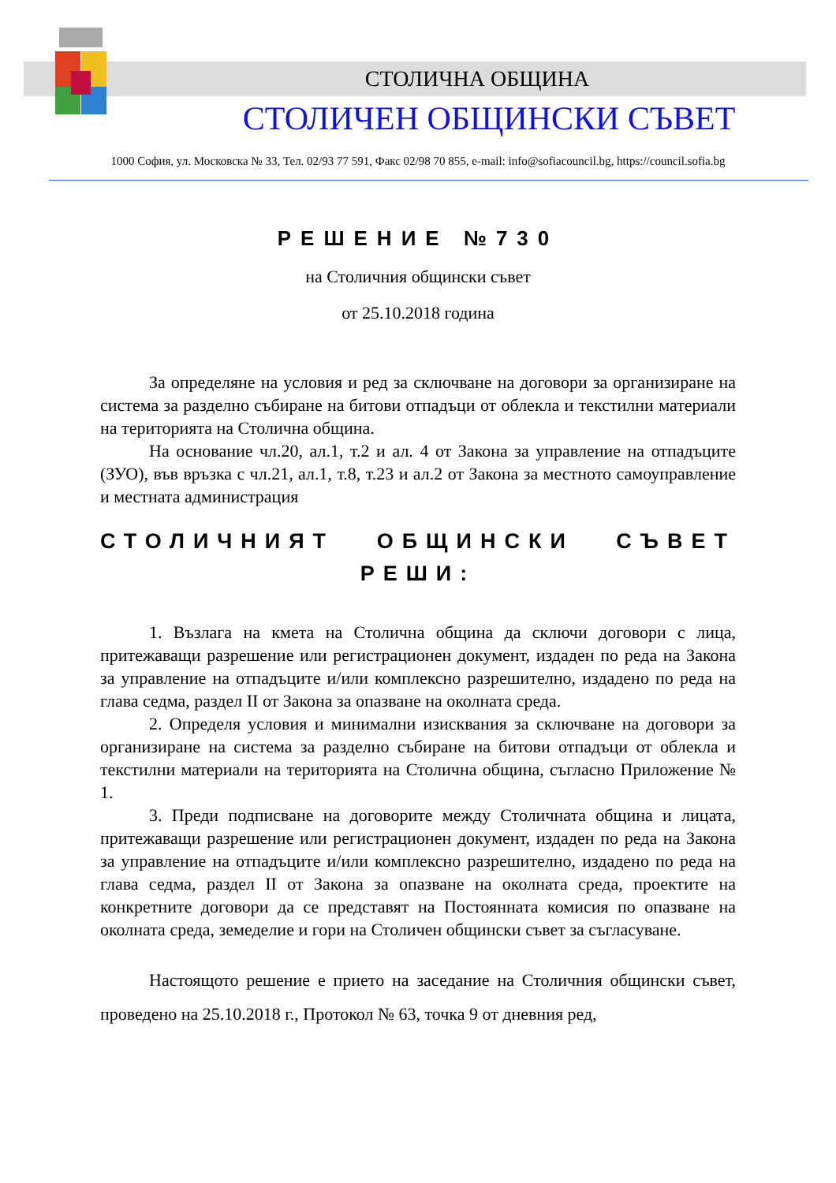СТОЛИЧНА ОБЩИНА
СТОЛИЧЕН ОБЩИНСКИ СЪВЕТ
1000 София, ул. Московска № 33, Тел. 02/93 77 591, Факс 02/98 70 855, e-mail: info@sofiacouncil.bg, https://council.sofia.bg
РЕШЕНИЕ №730
на Столичния общински съвет
от 25.10.2018 година
За определяне на условия и ред за сключване на договори за организиране на система за разделно събиране на битови отпадъци от облекла и текстилни материали на територията на Столична община.
На основание чл.20, ал.1, т.2 и ал. 4 от Закона за управление на отпадъците (ЗУО), във връзка с чл.21, ал.1, т.8, т.23 и ал.2 от Закона за местното самоуправление и местната администрация
СТОЛИЧНИЯТ ОБЩИНСКИ СЪВЕТ
РЕШИ:
1. Възлага на кмета на Столична община да сключи договори с лица, притежаващи разрешение или регистрационен документ, издаден по реда на Закона за управление на отпадъците и/или комплексно разрешително, издадено по реда на глава седма, раздел II от Закона за опазване на околната среда.
2. Определя условия и минимални изисквания за сключване на договори за организиране на система за разделно събиране на битови отпадъци от облекла и текстилни материали на територията на Столична община, съгласно Приложение № 1.
3. Преди подписване на договорите между Столичната община и лицата, притежаващи разрешение или регистрационен документ, издаден по реда на Закона за управление на отпадъците и/или комплексно разрешително, издадено по реда на глава седма, раздел II от Закона за опазване на околната среда, проектите на конкретните договори да се представят на Постоянната комисия по опазване на околната среда, земеделие и гори на Столичен общински съвет за съгласуване.
Настоящото решение е прието на заседание на Столичния общински съвет, проведено на 25.10.2018 г., Протокол № 63, точка 9 от дневния ред,